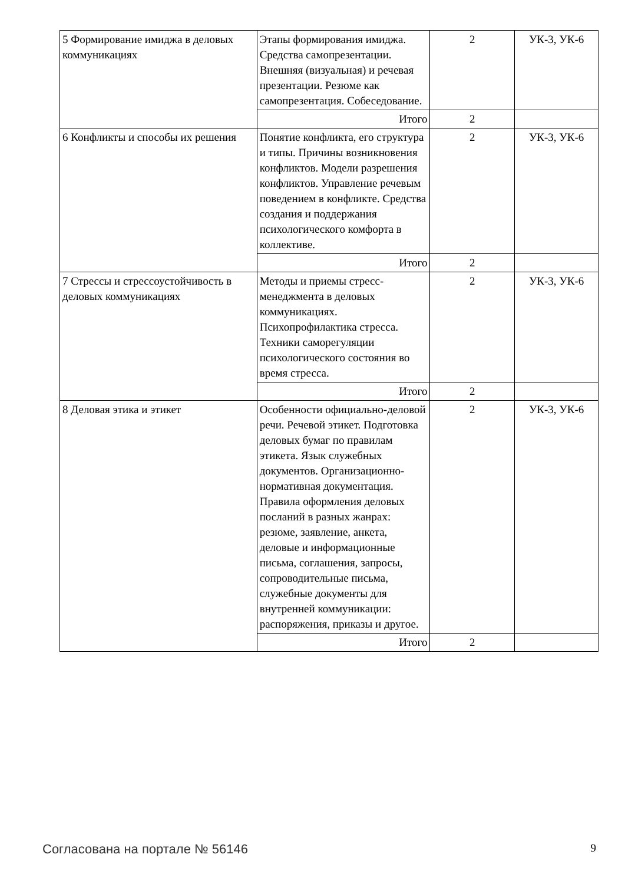| 5 Формирование имиджа в деловых коммуникациях | Этапы формирования имиджа. Средства самопрезентации. Внешняя (визуальная) и речевая презентации. Резюме как самопрезентация. Собеседование. | 2 | УК-3, УК-6 |
| | Итого | 2 | |
| 6 Конфликты и способы их решения | Понятие конфликта, его структура и типы. Причины возникновения конфликтов. Модели разрешения конфликтов. Управление речевым поведением в конфликте. Средства создания и поддержания психологического комфорта в коллективе. | 2 | УК-3, УК-6 |
| | Итого | 2 | |
| 7 Стрессы и стрессоустойчивость в деловых коммуникациях | Методы и приемы стресс-менеджмента в деловых коммуникациях. Психопрофилактика стресса. Техники саморегуляции психологического состояния во время стресса. | 2 | УК-3, УК-6 |
| | Итого | 2 | |
| 8 Деловая этика и этикет | Особенности официально-деловой речи. Речевой этикет. Подготовка деловых бумаг по правилам этикета. Язык служебных документов. Организационно-нормативная документация. Правила оформления деловых посланий в разных жанрах: резюме, заявление, анкета, деловые и информационные письма, соглашения, запросы, сопроводительные письма, служебные документы для внутренней коммуникации: распоряжения, приказы и другое. | 2 | УК-3, УК-6 |
| | Итого | 2 | |
Согласована на портале № 56146 9